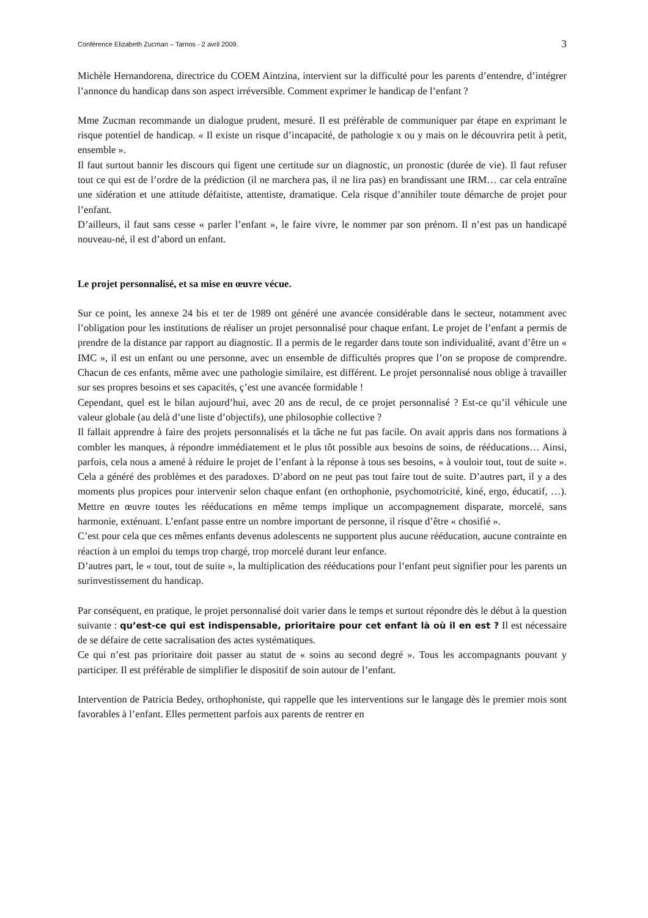Conférence Elizabeth Zucman – Tarnos - 2 avril 2009. 3
Michèle Hernandorena, directrice du COEM Aintzina, intervient sur la difficulté pour les parents d’entendre, d’intégrer l’annonce du handicap dans son aspect irréversible. Comment exprimer le handicap de l’enfant ?
Mme Zucman recommande un dialogue prudent, mesuré. Il est préférable de communiquer par étape en exprimant le risque potentiel de handicap. « Il existe un risque d’incapacité, de pathologie x ou y mais on le découvrira petit à petit, ensemble ».
Il faut surtout bannir les discours qui figent une certitude sur un diagnostic, un pronostic (durée de vie). Il faut refuser tout ce qui est de l’ordre de la prédiction (il ne marchera pas, il ne lira pas) en brandissant une IRM… car cela entraîne une sidération et une attitude défaitiste, attentiste, dramatique. Cela risque d’annihiler toute démarche de projet pour l’enfant.
D’ailleurs, il faut sans cesse « parler l’enfant », le faire vivre, le nommer par son prénom. Il n’est pas un handicapé nouveau-né, il est d’abord un enfant.
Le projet personnalisé, et sa mise en œuvre vécue.
Sur ce point, les annexe 24 bis et ter de 1989 ont généré une avancée considérable dans le secteur, notamment avec l’obligation pour les institutions de réaliser un projet personnalisé pour chaque enfant. Le projet de l’enfant a permis de prendre de la distance par rapport au diagnostic. Il a permis de le regarder dans toute son individualité, avant d’être un « IMC », il est un enfant ou une personne, avec un ensemble de difficultés propres que l’on se propose de comprendre. Chacun de ces enfants, même avec une pathologie similaire, est différent. Le projet personnalisé nous oblige à travailler sur ses propres besoins et ses capacités, ç’est une avancée formidable !
Cependant, quel est le bilan aujourd’hui, avec 20 ans de recul, de ce projet personnalisé ? Est-ce qu’il véhicule une valeur globale (au delà d’une liste d’objectifs), une philosophie collective ?
Il fallait apprendre à faire des projets personnalisés et la tâche ne fut pas facile. On avait appris dans nos formations à combler les manques, à répondre immédiatement et le plus tôt possible aux besoins de soins, de rééducations… Ainsi, parfois, cela nous a amené à réduire le projet de l’enfant à la réponse à tous ses besoins, « à vouloir tout, tout de suite ». Cela a généré des problèmes et des paradoxes. D’abord on ne peut pas tout faire tout de suite. D’autres part, il y a des moments plus propices pour intervenir selon chaque enfant (en orthophonie, psychomotricité, kiné, ergo, éducatif, …). Mettre en œuvre toutes les rééducations en même temps implique un accompagnement disparate, morcelé, sans harmonie, exténuant. L’enfant passe entre un nombre important de personne, il risque d’être « chosifié ».
C’est pour cela que ces mêmes enfants devenus adolescents ne supportent plus aucune rééducation, aucune contrainte en réaction à un emploi du temps trop chargé, trop morcelé durant leur enfance.
D’autres part, le « tout, tout de suite », la multiplication des rééducations pour l’enfant peut signifier pour les parents un surinvestissement du handicap.
Par conséquent, en pratique, le projet personnalisé doit varier dans le temps et surtout répondre dès le début à la question suivante : qu’est-ce qui est indispensable, prioritaire pour cet enfant là où il en est ? Il est nécessaire de se défaire de cette sacralisation des actes systématiques.
Ce qui n’est pas prioritaire doit passer au statut de « soins au second degré ». Tous les accompagnants pouvant y participer. Il est préférable de simplifier le dispositif de soin autour de l’enfant.
Intervention de Patricia Bedey, orthophoniste, qui rappelle que les interventions sur le langage dès le premier mois sont favorables à l’enfant. Elles permettent parfois aux parents de rentrer en